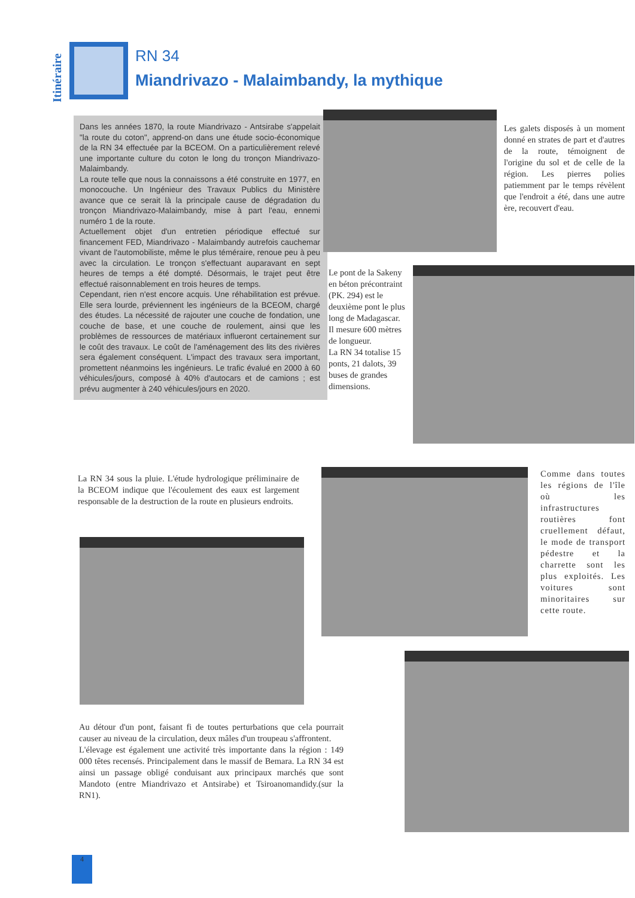Itinéraire
RN 34
Miandrivazo - Malaimbandy, la mythique
Dans les années 1870, la route Miandrivazo - Antsirabe s'appelait "la route du coton", apprend-on dans une étude socio-économique de la RN 34 effectuée par la BCEOM. On a particulièrement relevé une importante culture du coton le long du tronçon Miandrivazo-Malaimbandy.
La route telle que nous la connaissons a été construite en 1977, en monocouche. Un Ingénieur des Travaux Publics du Ministère avance que ce serait là la principale cause de dégradation du tronçon Miandrivazo-Malaimbandy, mise à part l'eau, ennemi numéro 1 de la route.
Actuellement objet d'un entretien périodique effectué sur financement FED, Miandrivazo - Malaimbandy autrefois cauchemar vivant de l'automobiliste, même le plus téméraire, renoue peu à peu avec la circulation. Le tronçon s'effectuant auparavant en sept heures de temps a été dompté. Désormais, le trajet peut être effectué raisonnablement en trois heures de temps.
Cependant, rien n'est encore acquis. Une réhabilitation est prévue. Elle sera lourde, préviennent les ingénieurs de la BCEOM, chargé des études. La nécessité de rajouter une couche de fondation, une couche de base, et une couche de roulement, ainsi que les problèmes de ressources de matériaux influeront certainement sur le coût des travaux. Le coût de l'aménagement des lits des rivières sera également conséquent. L'impact des travaux sera important, promettent néanmoins les ingénieurs. Le trafic évalué en 2000 à 60 véhicules/jours, composé à 40% d'autocars et de camions ; est prévu augmenter à 240 véhicules/jours en 2020.
Les galets disposés à un moment donné en strates de part et d'autres de la route, témoignent de l'origine du sol et de celle de la région. Les pierres polies patiemment par le temps révèlent que l'endroit a été, dans une autre ère, recouvert d'eau.
Le pont de la Sakeny en béton précontraint (PK. 294) est le deuxième pont le plus long de Madagascar. Il mesure 600 mètres de longueur.
La RN 34 totalise 15 ponts, 21 dalots, 39 buses de grandes dimensions.
La RN 34 sous la pluie. L'étude hydrologique préliminaire de la BCEOM indique que l'écoulement des eaux est largement responsable de la destruction de la route en plusieurs endroits.
Comme dans toutes les régions de l'île où les infrastructures routières font cruellement défaut, le mode de transport pédestre et la charrette sont les plus exploités. Les voitures sont minoritaires sur cette route.
Au détour d'un pont, faisant fi de toutes perturbations que cela pourrait causer au niveau de la circulation, deux mâles d'un troupeau s'affrontent.
L'élevage est également une activité très importante dans la région : 149 000 têtes recensés. Principalement dans le massif de Bemara. La RN 34 est ainsi un passage obligé conduisant aux principaux marchés que sont Mandoto (entre Miandrivazo et Antsirabe) et Tsiroanomandidy.(sur la RN1).
4